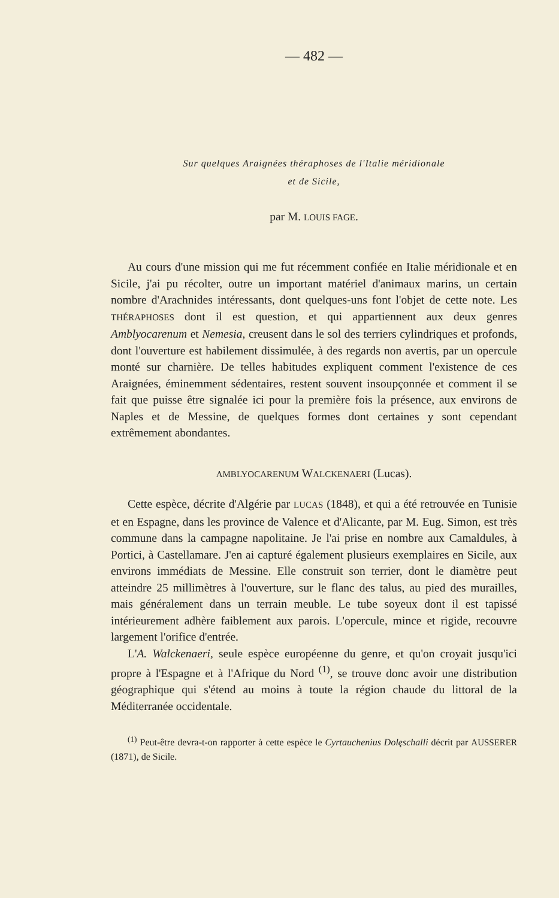— 482 —
Sur quelques Araignées théraphoses de l'Italie méridionale
et de Sicile,
par M. LOUIS FAGE.
Au cours d'une mission qui me fut récemment confiée en Italie méridionale et en Sicile, j'ai pu récolter, outre un important matériel d'animaux marins, un certain nombre d'Arachnides intéressants, dont quelques-uns font l'objet de cette note. Les THÉRAPHOSES dont il est question, et qui appartiennent aux deux genres Amblyocarenum et Nemesia, creusent dans le sol des terriers cylindriques et profonds, dont l'ouverture est habilement dissimulée, à des regards non avertis, par un opercule monté sur charnière. De telles habitudes expliquent comment l'existence de ces Araignées, éminemment sédentaires, restent souvent insoupçonnée et comment il se fait que puisse être signalée ici pour la première fois la présence, aux environs de Naples et de Messine, de quelques formes dont certaines y sont cependant extrêmement abondantes.
AMBLYOCARENUM WALCKENAERI (Lucas).
Cette espèce, décrite d'Algérie par LUCAS (1848), et qui a été retrouvée en Tunisie et en Espagne, dans les province de Valence et d'Alicante, par M. Eug. Simon, est très commune dans la campagne napolitaine. Je l'ai prise en nombre aux Camaldules, à Portici, à Castellamare. J'en ai capturé également plusieurs exemplaires en Sicile, aux environs immédiats de Messine. Elle construit son terrier, dont le diamètre peut atteindre 25 millimètres à l'ouverture, sur le flanc des talus, au pied des murailles, mais généralement dans un terrain meuble. Le tube soyeux dont il est tapissé intérieurement adhère faiblement aux parois. L'opercule, mince et rigide, recouvre largement l'orifice d'entrée.
L'A. Walckenaeri, seule espèce européenne du genre, et qu'on croyait jusqu'ici propre à l'Espagne et à l'Afrique du Nord <sup>(1)</sup>, se trouve donc avoir une distribution géographique qui s'étend au moins à toute la région chaude du littoral de la Méditerranée occidentale.
<sup>(1)</sup> Peut-être devra-t-on rapporter à cette espèce le Cyrtauchenius Dolęschalli décrit par AUSSERER (1871), de Sicile.